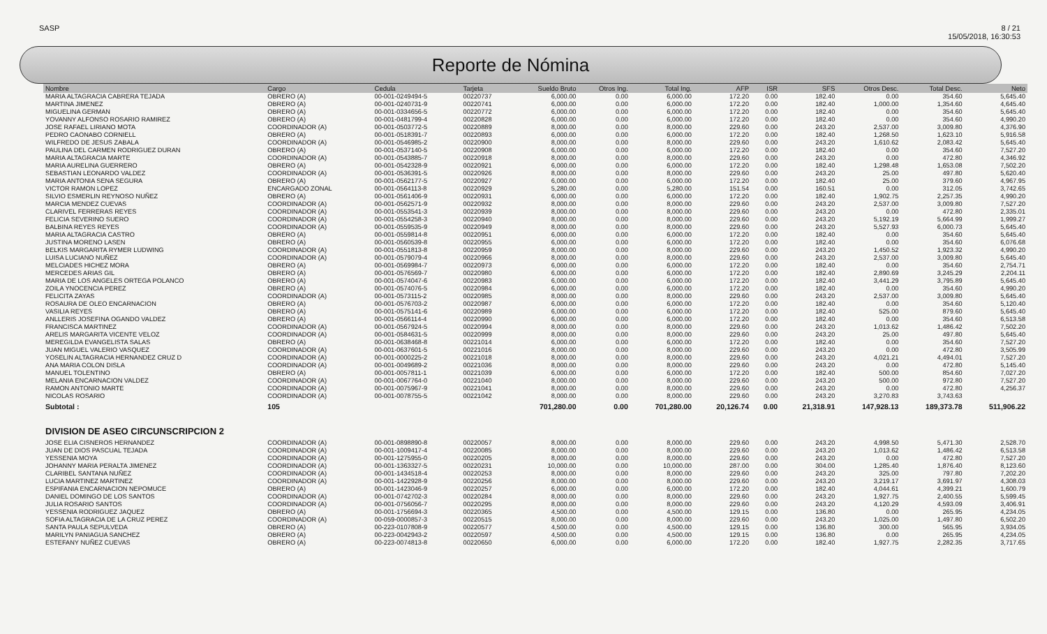SASP 8 / 21
15/05/2018, 16:30:53
Reporte de Nómina
| Nombre | Cargo | Cedula | Tarjeta | Sueldo Bruto | Otros Ing. | Total Ing. | AFP | ISR | SFS | Otros Desc. | Total Desc. | Neto |
| --- | --- | --- | --- | --- | --- | --- | --- | --- | --- | --- | --- | --- |
| MARIA ALTAGRACIA CABRERA TEJADA | OBRERO (A) | 00-001-0249494-5 | 00220737 | 6,000.00 | 0.00 | 6,000.00 | 172.20 | 0.00 | 182.40 | 0.00 | 354.60 | 5,645.40 |
| MARTINA JIMENEZ | OBRERO (A) | 00-001-0240731-9 | 00220741 | 6,000.00 | 0.00 | 6,000.00 | 172.20 | 0.00 | 182.40 | 1,000.00 | 1,354.60 | 4,645.40 |
| MIGUELINA GERMAN | OBRERO (A) | 00-001-0334656-5 | 00220772 | 6,000.00 | 0.00 | 6,000.00 | 172.20 | 0.00 | 182.40 | 0.00 | 354.60 | 5,645.40 |
| YOVANNY ALFONSO ROSARIO RAMIREZ | OBRERO (A) | 00-001-0481799-4 | 00220828 | 6,000.00 | 0.00 | 6,000.00 | 172.20 | 0.00 | 182.40 | 0.00 | 354.60 | 4,990.20 |
| JOSE RAFAEL LIRIANO MOTA | COORDINADOR (A) | 00-001-0503772-5 | 00220889 | 8,000.00 | 0.00 | 8,000.00 | 229.60 | 0.00 | 243.20 | 2,537.00 | 3,009.80 | 4,376.90 |
| PEDRO CAONABO CORNIELL | OBRERO (A) | 00-001-0518391-7 | 00220893 | 6,000.00 | 0.00 | 6,000.00 | 172.20 | 0.00 | 182.40 | 1,268.50 | 1,623.10 | 5,916.58 |
| WILFREDO DE JESUS ZABALA | COORDINADOR (A) | 00-001-0546985-2 | 00220900 | 8,000.00 | 0.00 | 8,000.00 | 229.60 | 0.00 | 243.20 | 1,610.62 | 2,083.42 | 5,645.40 |
| PAULINA DEL CARMEN RODRIGUEZ DURAN | OBRERO (A) | 00-001-0537140-5 | 00220908 | 6,000.00 | 0.00 | 6,000.00 | 172.20 | 0.00 | 182.40 | 0.00 | 354.60 | 7,527.20 |
| MARIA ALTAGRACIA MARTE | COORDINADOR (A) | 00-001-0543885-7 | 00220918 | 8,000.00 | 0.00 | 8,000.00 | 229.60 | 0.00 | 243.20 | 0.00 | 472.80 | 4,346.92 |
| MARIA AURELINA GUERRERO | OBRERO (A) | 00-001-0542328-9 | 00220921 | 6,000.00 | 0.00 | 6,000.00 | 172.20 | 0.00 | 182.40 | 1,298.48 | 1,653.08 | 7,502.20 |
| SEBASTIAN LEONARDO VALDEZ | COORDINADOR (A) | 00-001-0536391-5 | 00220926 | 8,000.00 | 0.00 | 8,000.00 | 229.60 | 0.00 | 243.20 | 25.00 | 497.80 | 5,620.40 |
| MARIA ANTONIA SENA SEGURA | OBRERO (A) | 00-001-0562177-5 | 00220927 | 6,000.00 | 0.00 | 6,000.00 | 172.20 | 0.00 | 182.40 | 25.00 | 379.60 | 4,967.95 |
| VICTOR RAMON LOPEZ | ENCARGADO ZONAL | 00-001-0564113-8 | 00220929 | 5,280.00 | 0.00 | 5,280.00 | 151.54 | 0.00 | 160.51 | 0.00 | 312.05 | 3,742.65 |
| SILVIO ESMERLIN REYNOSO NUÑEZ | OBRERO (A) | 00-001-0561406-9 | 00220931 | 6,000.00 | 0.00 | 6,000.00 | 172.20 | 0.00 | 182.40 | 1,902.75 | 2,257.35 | 4,990.20 |
| MARCIA MENDEZ CUEVAS | COORDINADOR (A) | 00-001-0562571-9 | 00220932 | 8,000.00 | 0.00 | 8,000.00 | 229.60 | 0.00 | 243.20 | 2,537.00 | 3,009.80 | 7,527.20 |
| CLARIVEL FERRERAS REYES | COORDINADOR (A) | 00-001-0553541-3 | 00220939 | 8,000.00 | 0.00 | 8,000.00 | 229.60 | 0.00 | 243.20 | 0.00 | 472.80 | 2,335.01 |
| FELICIA SEVERINO SUERO | COORDINADOR (A) | 00-001-0554258-3 | 00220940 | 8,000.00 | 0.00 | 8,000.00 | 229.60 | 0.00 | 243.20 | 5,192.19 | 5,664.99 | 1,999.27 |
| BALBINA REYES REYES | COORDINADOR (A) | 00-001-0559535-9 | 00220949 | 8,000.00 | 0.00 | 8,000.00 | 229.60 | 0.00 | 243.20 | 5,527.93 | 6,000.73 | 5,645.40 |
| MARIA ALTAGRACIA CASTRO | OBRERO (A) | 00-001-0559814-8 | 00220951 | 6,000.00 | 0.00 | 6,000.00 | 172.20 | 0.00 | 182.40 | 0.00 | 354.60 | 5,645.40 |
| JUSTINA MORENO LASEN | OBRERO (A) | 00-001-0560539-8 | 00220955 | 6,000.00 | 0.00 | 6,000.00 | 172.20 | 0.00 | 182.40 | 0.00 | 354.60 | 6,076.68 |
| BELKIS MARGARITA RYMER LUDWING | COORDINADOR (A) | 00-001-0551813-8 | 00220959 | 8,000.00 | 0.00 | 8,000.00 | 229.60 | 0.00 | 243.20 | 1,450.52 | 1,923.32 | 4,990.20 |
| LUISA LUCIANO NUÑEZ | COORDINADOR (A) | 00-001-0579079-4 | 00220966 | 8,000.00 | 0.00 | 8,000.00 | 229.60 | 0.00 | 243.20 | 2,537.00 | 3,009.80 | 5,645.40 |
| MELCIADES HICHEZ MORA | OBRERO (A) | 00-001-0569984-7 | 00220973 | 6,000.00 | 0.00 | 6,000.00 | 172.20 | 0.00 | 182.40 | 0.00 | 354.60 | 2,754.71 |
| MERCEDES ARIAS GIL | OBRERO (A) | 00-001-0576569-7 | 00220980 | 6,000.00 | 0.00 | 6,000.00 | 172.20 | 0.00 | 182.40 | 2,890.69 | 3,245.29 | 2,204.11 |
| MARIA DE LOS ANGELES ORTEGA POLANCO | OBRERO (A) | 00-001-0574047-6 | 00220983 | 6,000.00 | 0.00 | 6,000.00 | 172.20 | 0.00 | 182.40 | 3,441.29 | 3,795.89 | 5,645.40 |
| ZOILA YNOCENCIA PEREZ | OBRERO (A) | 00-001-0574076-5 | 00220984 | 6,000.00 | 0.00 | 6,000.00 | 172.20 | 0.00 | 182.40 | 0.00 | 354.60 | 4,990.20 |
| FELICITA ZAYAS | COORDINADOR (A) | 00-001-0573115-2 | 00220985 | 8,000.00 | 0.00 | 8,000.00 | 229.60 | 0.00 | 243.20 | 2,537.00 | 3,009.80 | 5,645.40 |
| ROSAURA DE OLEO ENCARNACION | OBRERO (A) | 00-001-0576703-2 | 00220987 | 6,000.00 | 0.00 | 6,000.00 | 172.20 | 0.00 | 182.40 | 0.00 | 354.60 | 5,120.40 |
| VASILIA REYES | OBRERO (A) | 00-001-0575141-6 | 00220989 | 6,000.00 | 0.00 | 6,000.00 | 172.20 | 0.00 | 182.40 | 525.00 | 879.60 | 5,645.40 |
| ANLLERIS JOSEFINA OGANDO VALDEZ | OBRERO (A) | 00-001-0566114-4 | 00220990 | 6,000.00 | 0.00 | 6,000.00 | 172.20 | 0.00 | 182.40 | 0.00 | 354.60 | 6,513.58 |
| FRANCISCA MARTINEZ | COORDINADOR (A) | 00-001-0567924-5 | 00220994 | 8,000.00 | 0.00 | 8,000.00 | 229.60 | 0.00 | 243.20 | 1,013.62 | 1,486.42 | 7,502.20 |
| ARELIS MARGARITA VICENTE VELOZ | COORDINADOR (A) | 00-001-0584631-5 | 00220999 | 8,000.00 | 0.00 | 8,000.00 | 229.60 | 0.00 | 243.20 | 25.00 | 497.80 | 5,645.40 |
| MEREGILDA EVANGELISTA SALAS | OBRERO (A) | 00-001-0638468-8 | 00221014 | 6,000.00 | 0.00 | 6,000.00 | 172.20 | 0.00 | 182.40 | 0.00 | 354.60 | 7,527.20 |
| JUAN MIGUEL VALERIO VASQUEZ | COORDINADOR (A) | 00-001-0637601-5 | 00221016 | 8,000.00 | 0.00 | 8,000.00 | 229.60 | 0.00 | 243.20 | 0.00 | 472.80 | 3,505.99 |
| YOSELIN ALTAGRACIA HERNANDEZ CRUZ D | COORDINADOR (A) | 00-001-0000225-2 | 00221018 | 8,000.00 | 0.00 | 8,000.00 | 229.60 | 0.00 | 243.20 | 4,021.21 | 4,494.01 | 7,527.20 |
| ANA MARIA COLON DISLA | COORDINADOR (A) | 00-001-0049689-2 | 00221036 | 8,000.00 | 0.00 | 8,000.00 | 229.60 | 0.00 | 243.20 | 0.00 | 472.80 | 5,145.40 |
| MANUEL TOLENTINO | OBRERO (A) | 00-001-0057811-1 | 00221039 | 6,000.00 | 0.00 | 6,000.00 | 172.20 | 0.00 | 182.40 | 500.00 | 854.60 | 7,027.20 |
| MELANIA ENCARNACION VALDEZ | COORDINADOR (A) | 00-001-0067764-0 | 00221040 | 8,000.00 | 0.00 | 8,000.00 | 229.60 | 0.00 | 243.20 | 500.00 | 972.80 | 7,527.20 |
| RAMON ANTONIO MARTE | COORDINADOR (A) | 00-001-0075967-9 | 00221041 | 8,000.00 | 0.00 | 8,000.00 | 229.60 | 0.00 | 243.20 | 0.00 | 472.80 | 4,256.37 |
| NICOLAS ROSARIO | COORDINADOR (A) | 00-001-0078755-5 | 00221042 | 8,000.00 | 0.00 | 8,000.00 | 229.60 | 0.00 | 243.20 | 3,270.83 | 3,743.63 | |
| Subtotal : | 105 | | | 701,280.00 | 0.00 | 701,280.00 | 20,126.74 | 0.00 | 21,318.91 | 147,928.13 | 189,373.78 | 511,906.22 |
| DIVISION DE ASEO CIRCUNSCRIPCION 2 | | | | | | | | | | | | |
| JOSE ELIA CISNEROS HERNANDEZ | COORDINADOR (A) | 00-001-0898890-8 | 00220057 | 8,000.00 | 0.00 | 8,000.00 | 229.60 | 0.00 | 243.20 | 4,998.50 | 5,471.30 | 2,528.70 |
| JUAN DE DIOS PASCUAL TEJADA | COORDINADOR (A) | 00-001-1009417-4 | 00220085 | 8,000.00 | 0.00 | 8,000.00 | 229.60 | 0.00 | 243.20 | 1,013.62 | 1,486.42 | 6,513.58 |
| YESSENIA MOYA | COORDINADOR (A) | 00-001-1275955-0 | 00220205 | 8,000.00 | 0.00 | 8,000.00 | 229.60 | 0.00 | 243.20 | 0.00 | 472.80 | 7,527.20 |
| JOHANNY MARIA PERALTA JIMENEZ | COORDINADOR (A) | 00-001-1363327-5 | 00220231 | 10,000.00 | 0.00 | 10,000.00 | 287.00 | 0.00 | 304.00 | 1,285.40 | 1,876.40 | 8,123.60 |
| CLARIBEL SANTANA NUÑEZ | COORDINADOR (A) | 00-001-1434518-4 | 00220253 | 8,000.00 | 0.00 | 8,000.00 | 229.60 | 0.00 | 243.20 | 325.00 | 797.80 | 7,202.20 |
| LUCIA MARTINEZ MARTINEZ | COORDINADOR (A) | 00-001-1422928-9 | 00220256 | 8,000.00 | 0.00 | 8,000.00 | 229.60 | 0.00 | 243.20 | 3,219.17 | 3,691.97 | 4,308.03 |
| ESPIFANIA ENCARNACION NEPOMUCE | OBRERO (A) | 00-001-1423046-9 | 00220257 | 6,000.00 | 0.00 | 6,000.00 | 172.20 | 0.00 | 182.40 | 4,044.61 | 4,399.21 | 1,600.79 |
| DANIEL DOMINGO DE LOS SANTOS | COORDINADOR (A) | 00-001-0742702-3 | 00220284 | 8,000.00 | 0.00 | 8,000.00 | 229.60 | 0.00 | 243.20 | 1,927.75 | 2,400.55 | 5,599.45 |
| JULIA ROSARIO SANTOS | COORDINADOR (A) | 00-001-0756056-7 | 00220295 | 8,000.00 | 0.00 | 8,000.00 | 229.60 | 0.00 | 243.20 | 4,120.29 | 4,593.09 | 3,406.91 |
| YESSENIA RODRIGUEZ JAQUEZ | OBRERO (A) | 00-001-1756694-3 | 00220365 | 4,500.00 | 0.00 | 4,500.00 | 129.15 | 0.00 | 136.80 | 0.00 | 265.95 | 4,234.05 |
| SOFIA ALTAGRACIA DE LA CRUZ PEREZ | COORDINADOR (A) | 00-059-0000857-3 | 00220515 | 8,000.00 | 0.00 | 8,000.00 | 229.60 | 0.00 | 243.20 | 1,025.00 | 1,497.80 | 6,502.20 |
| SANTA PAULA SEPULVEDA | OBRERO (A) | 00-223-0107808-9 | 00220577 | 4,500.00 | 0.00 | 4,500.00 | 129.15 | 0.00 | 136.80 | 300.00 | 565.95 | 3,934.05 |
| MARILYN PANIAGUA SANCHEZ | OBRERO (A) | 00-223-0042943-2 | 00220597 | 4,500.00 | 0.00 | 4,500.00 | 129.15 | 0.00 | 136.80 | 0.00 | 265.95 | 4,234.05 |
| ESTEFANY NUÑEZ CUEVAS | OBRERO (A) | 00-223-0074813-8 | 00220650 | 6,000.00 | 0.00 | 6,000.00 | 172.20 | 0.00 | 182.40 | 1,927.75 | 2,282.35 | 3,717.65 |